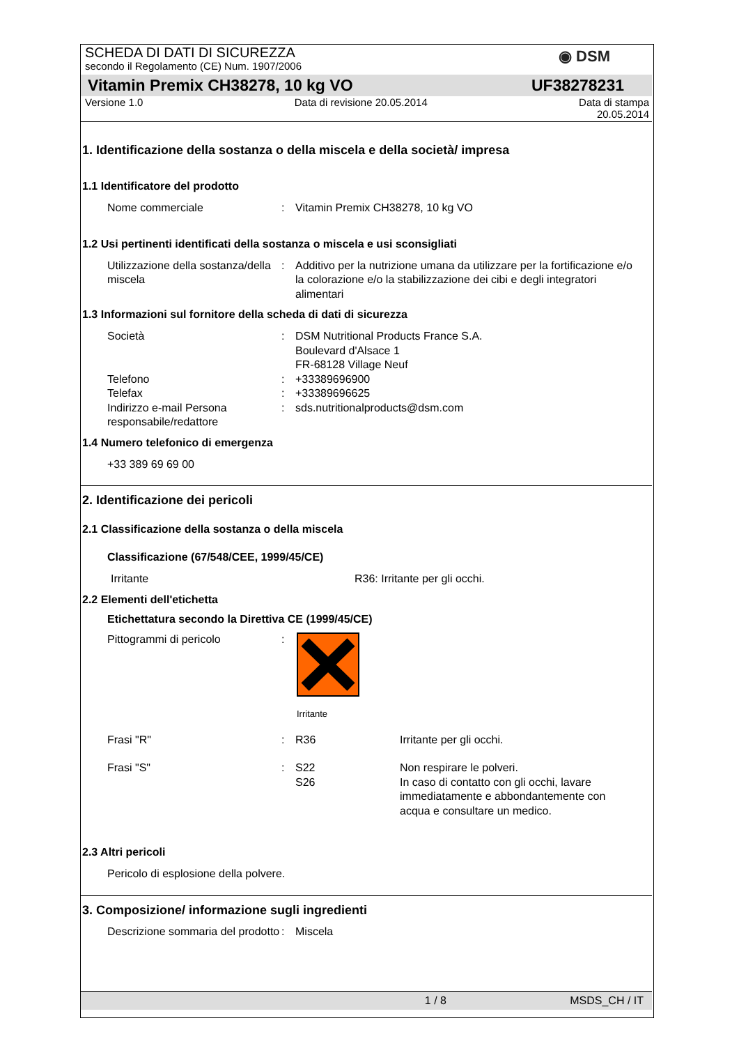◉ DSM
SCHEDA DI DATI DI SICUREZZA
secondo il Regolamento (CE) Num. 1907/2006
Vitamin Premix CH38278, 10 kg VO UF38278231
Versione 1.0 Data di revisione 20.05.2014 Data di stampa
20.05.2014
1. Identificazione della sostanza o della miscela e della società/ impresa
1.1 Identificatore del prodotto
Nome commerciale : Vitamin Premix CH38278, 10 kg VO
1.2 Usi pertinenti identificati della sostanza o miscela e usi sconsigliati
Utilizzazione della sostanza/della miscela
: Additivo per la nutrizione umana da utilizzare per la fortificazione e/o la colorazione e/o la stabilizzazione dei cibi e degli integratori alimentari
1.3 Informazioni sul fornitore della scheda di dati di sicurezza
Società : DSM Nutritional Products France S.A.
Boulevard d'Alsace 1
FR-68128 Village Neuf
Telefono : +33389696900
Telefax : +33389696625
Indirizzo e-mail Persona responsabile/redattore
: sds.nutritionalproducts@dsm.com
1.4 Numero telefonico di emergenza
+33 389 69 69 00
2. Identificazione dei pericoli
2.1 Classificazione della sostanza o della miscela
Classificazione (67/548/CEE, 1999/45/CE)
Irritante R36: Irritante per gli occhi.
2.2 Elementi dell'etichetta
Etichettatura secondo la Direttiva CE (1999/45/CE)
Pittogrammi di pericolo :
Irritante
Frasi "R" : R36 Irritante per gli occhi.
Frasi "S" : S22
S26
Non respirare le polveri.
In caso di contatto con gli occhi, lavare immediatamente e abbondantemente con acqua e consultare un medico.
2.3 Altri pericoli
Pericolo di esplosione della polvere.
3. Composizione/ informazione sugli ingredienti
Descrizione sommaria del prodotto
: Miscela
1 / 8 MSDS_CH / IT